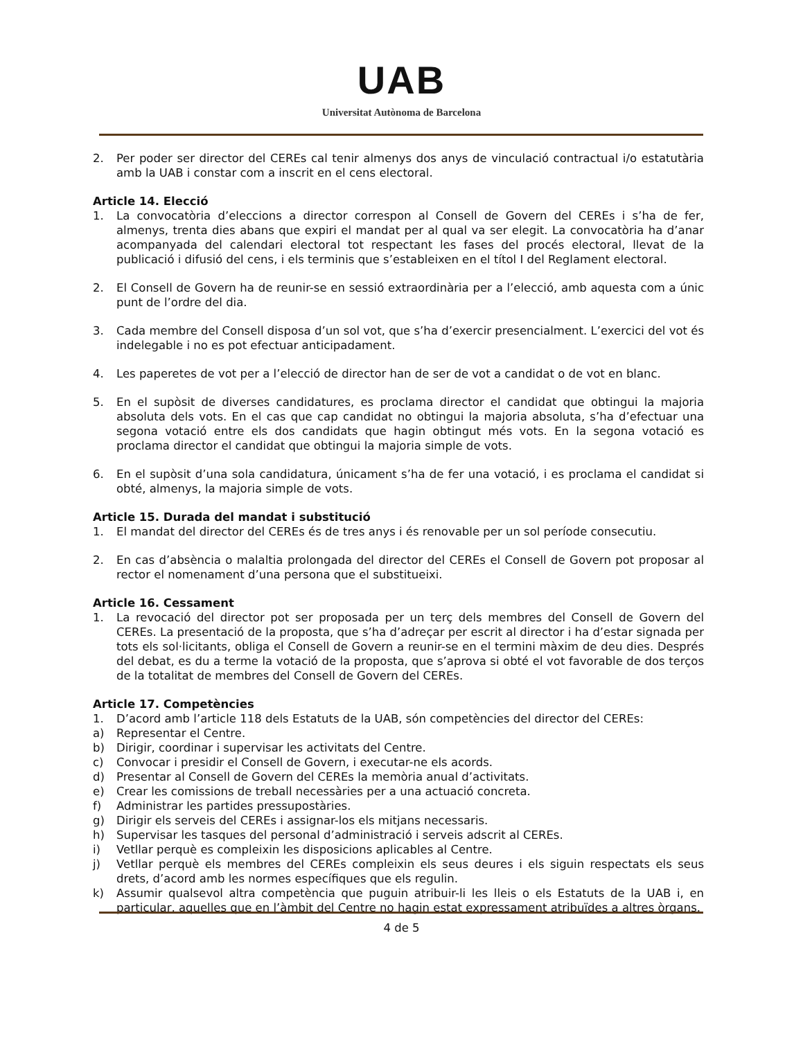UAB
Universitat Autònoma de Barcelona
2. Per poder ser director del CEREs cal tenir almenys dos anys de vinculació contractual i/o estatutària amb la UAB i constar com a inscrit en el cens electoral.
Article 14. Elecció
1. La convocatòria d’eleccions a director correspon al Consell de Govern del CEREs i s’ha de fer, almenys, trenta dies abans que expiri el mandat per al qual va ser elegit. La convocatòria ha d’anar acompanyada del calendari electoral tot respectant les fases del procés electoral, llevat de la publicació i difusió del cens, i els terminis que s’estableixen en el títol I del Reglament electoral.
2. El Consell de Govern ha de reunir-se en sessió extraordinària per a l’elecció, amb aquesta com a únic punt de l’ordre del dia.
3. Cada membre del Consell disposa d’un sol vot, que s’ha d’exercir presencialment. L’exercici del vot és indelegable i no es pot efectuar anticipadament.
4. Les paperetes de vot per a l’elecció de director han de ser de vot a candidat o de vot en blanc.
5. En el supòsit de diverses candidatures, es proclama director el candidat que obtingui la majoria absoluta dels vots. En el cas que cap candidat no obtingui la majoria absoluta, s’ha d’efectuar una segona votació entre els dos candidats que hagin obtingut més vots. En la segona votació es proclama director el candidat que obtingui la majoria simple de vots.
6. En el supòsit d’una sola candidatura, únicament s’ha de fer una votació, i es proclama el candidat si obté, almenys, la majoria simple de vots.
Article 15. Durada del mandat i substitució
1. El mandat del director del CEREs és de tres anys i és renovable per un sol període consecutiu.
2. En cas d’absència o malaltia prolongada del director del CEREs el Consell de Govern pot proposar al rector el nomenament d’una persona que el substitueixi.
Article 16. Cessament
1. La revocació del director pot ser proposada per un terç dels membres del Consell de Govern del CEREs. La presentació de la proposta, que s’ha d’adreçar per escrit al director i ha d’estar signada per tots els sol·licitants, obliga el Consell de Govern a reunir-se en el termini màxim de deu dies. Després del debat, es du a terme la votació de la proposta, que s’aprova si obté el vot favorable de dos terços de la totalitat de membres del Consell de Govern del CEREs.
Article 17. Competències
1. D’acord amb l’article 118 dels Estatuts de la UAB, són competències del director del CEREs:
a) Representar el Centre.
b) Dirigir, coordinar i supervisar les activitats del Centre.
c) Convocar i presidir el Consell de Govern, i executar-ne els acords.
d) Presentar al Consell de Govern del CEREs la memòria anual d’activitats.
e) Crear les comissions de treball necessàries per a una actuació concreta.
f) Administrar les partides pressupostàries.
g) Dirigir els serveis del CEREs i assignar-los els mitjans necessaris.
h) Supervisar les tasques del personal d’administració i serveis adscrit al CEREs.
i) Vetllar perquè es compleixin les disposicions aplicables al Centre.
j) Vetllar perquè els membres del CEREs compleixin els seus deures i els siguin respectats els seus drets, d’acord amb les normes específiques que els regulin.
k) Assumir qualsevol altra competència que puguin atribuir-li les lleis o els Estatuts de la UAB i, en particular, aquelles que en l’àmbit del Centre no hagin estat expressament atribuïdes a altres òrgans.
4 de 5